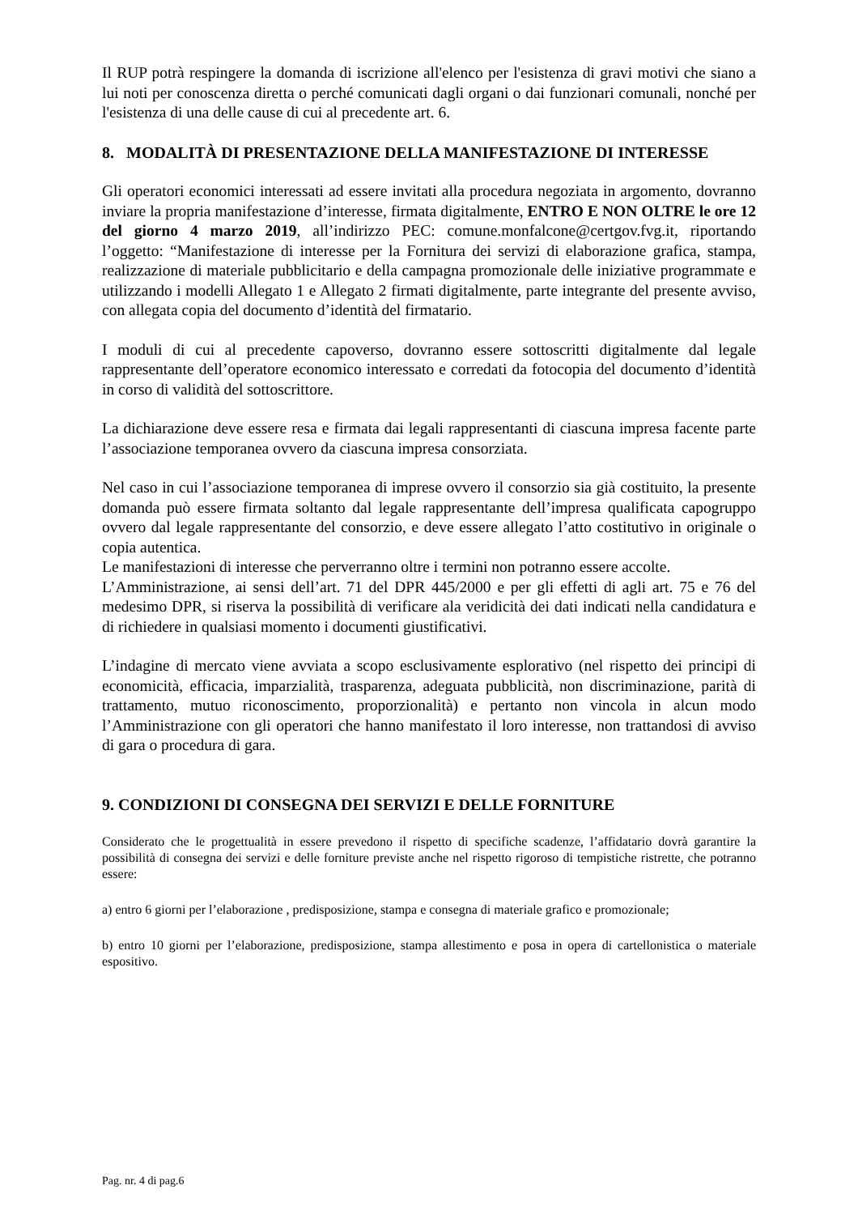Il RUP potrà respingere la domanda di iscrizione all'elenco per l'esistenza di gravi motivi che siano a lui noti per conoscenza diretta o perché comunicati dagli organi o dai funzionari comunali, nonché per l'esistenza di una delle cause di cui al precedente art. 6.
8. MODALITÀ DI PRESENTAZIONE DELLA MANIFESTAZIONE DI INTERESSE
Gli operatori economici interessati ad essere invitati alla procedura negoziata in argomento, dovranno inviare la propria manifestazione d’interesse, firmata digitalmente, ENTRO E NON OLTRE le ore 12 del giorno 4 marzo 2019, all’indirizzo PEC: comune.monfalcone@certgov.fvg.it, riportando l’oggetto: “Manifestazione di interesse per la Fornitura dei servizi di elaborazione grafica, stampa, realizzazione di materiale pubblicitario e della campagna promozionale delle iniziative programmate e utilizzando i modelli Allegato 1 e Allegato 2 firmati digitalmente, parte integrante del presente avviso, con allegata copia del documento d’identità del firmatario.
I moduli di cui al precedente capoverso, dovranno essere sottoscritti digitalmente dal legale rappresentante dell’operatore economico interessato e corredati da fotocopia del documento d’identità in corso di validità del sottoscrittore.
La dichiarazione deve essere resa e firmata dai legali rappresentanti di ciascuna impresa facente parte l’associazione temporanea ovvero da ciascuna impresa consorziata.
Nel caso in cui l’associazione temporanea di imprese ovvero il consorzio sia già costituito, la presente domanda può essere firmata soltanto dal legale rappresentante dell’impresa qualificata capogruppo ovvero dal legale rappresentante del consorzio, e deve essere allegato l’atto costitutivo in originale o copia autentica.
Le manifestazioni di interesse che perverranno oltre i termini non potranno essere accolte.
L’Amministrazione, ai sensi dell’art. 71 del DPR 445/2000 e per gli effetti di agli art. 75 e 76 del medesimo DPR, si riserva la possibilità di verificare ala veridicità dei dati indicati nella candidatura e di richiedere in qualsiasi momento i documenti giustificativi.
L’indagine di mercato viene avviata a scopo esclusivamente esplorativo (nel rispetto dei principi di economicità, efficacia, imparzialità, trasparenza, adeguata pubblicità, non discriminazione, parità di trattamento, mutuo riconoscimento, proporzionalità) e pertanto non vincola in alcun modo l’Amministrazione con gli operatori che hanno manifestato il loro interesse, non trattandosi di avviso di gara o procedura di gara.
9. CONDIZIONI DI CONSEGNA DEI SERVIZI E DELLE FORNITURE
Considerato che le progettualità in essere prevedono il rispetto di specifiche scadenze, l’affidatario dovrà garantire la possibilità di consegna dei servizi e delle forniture previste anche nel rispetto rigoroso di tempistiche ristrette, che potranno essere:
a) entro 6 giorni per l’elaborazione , predisposizione, stampa e consegna di materiale grafico e promozionale;
b) entro 10 giorni per l’elaborazione, predisposizione, stampa allestimento e posa in opera di cartellonistica o materiale espositivo.
Pag. nr. 4 di pag.6